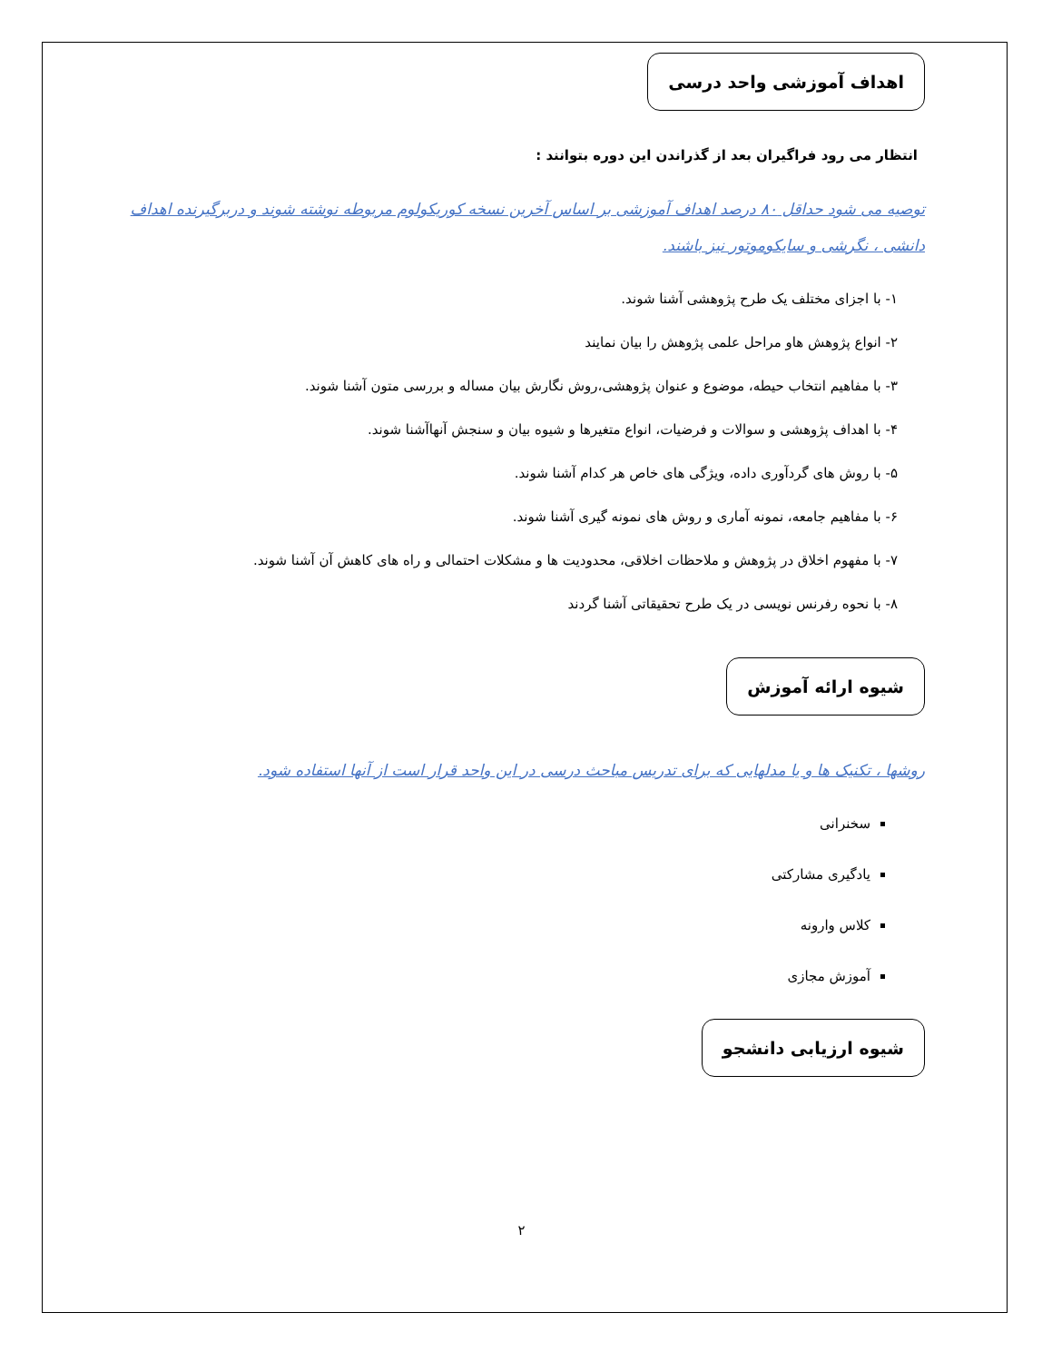اهداف آموزشی واحد درسی
انتظار می رود فراگیران بعد از گذراندن این دوره بتوانند :
توصیه می شود حداقل ۸۰ درصد اهداف آموزشی بر اساس آخرین نسخه کوریکولوم مربوطه نوشته شوند و دربرگیرنده اهداف دانشی ، نگرشی و سایکوموتور نیز باشند.
۱- با اجزای مختلف یک طرح پژوهشی آشنا شوند.
۲- انواع پژوهش هاو مراحل علمی پژوهش را بیان نمایند
۳- با مفاهیم انتخاب حیطه، موضوع و عنوان پژوهشی،روش نگارش بیان مساله و بررسی متون آشنا شوند.
۴- با اهداف پژوهشی و سوالات و فرضیات، انواع متغیرها و شیوه بیان و سنجش آنهاآشنا شوند.
۵- با روش های گردآوری داده، ویژگی های خاص هر کدام آشنا شوند.
۶- با مفاهیم جامعه، نمونه آماری و روش های نمونه گیری آشنا شوند.
۷- با مفهوم اخلاق در پژوهش و ملاحظات اخلاقی، محدودیت ها و مشکلات احتمالی و راه های کاهش آن آشنا شوند.
۸- با نحوه رفرنس نویسی در یک طرح تحقیقاتی آشنا گردند
شیوه ارائه آموزش
روشها ، تکنیک ها و یا مدلهایی که برای تدریس مباحث درسی در این واحد قرار است از آنها استفاده شود.
سخنرانی
یادگیری مشارکتی
کلاس وارونه
آموزش مجازی
شیوه ارزیابی دانشجو
۲